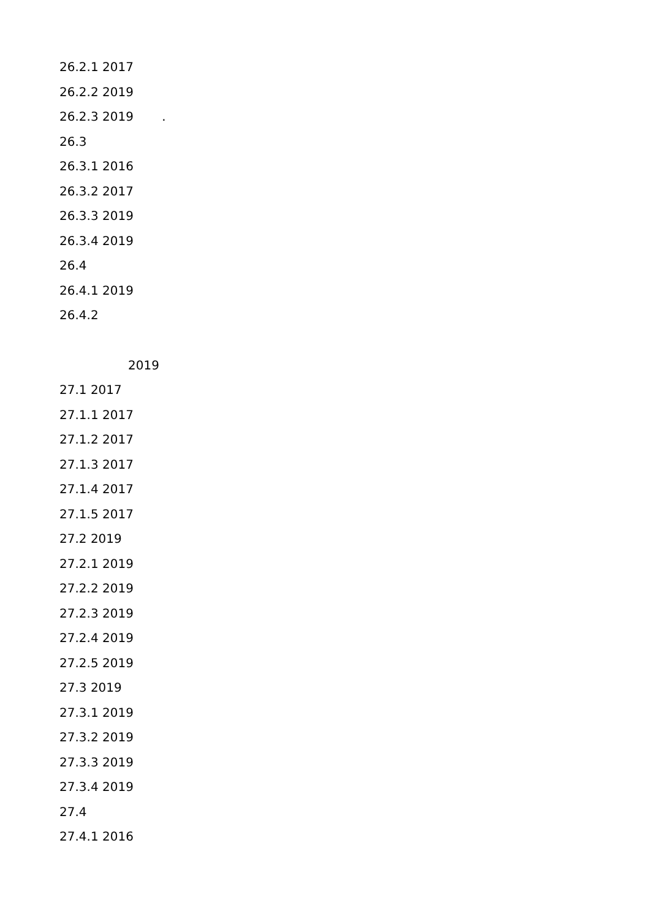26.2.1 2017
26.2.2 2019
26.2.3 2019 .
26.3
26.3.1 2016
26.3.2 2017
26.3.3 2019
26.3.4 2019
26.4
26.4.1 2019
26.4.2
2019
27.1 2017
27.1.1 2017
27.1.2 2017
27.1.3 2017
27.1.4 2017
27.1.5 2017
27.2 2019
27.2.1 2019
27.2.2 2019
27.2.3 2019
27.2.4 2019
27.2.5 2019
27.3 2019
27.3.1 2019
27.3.2 2019
27.3.3 2019
27.3.4 2019
27.4
27.4.1 2016